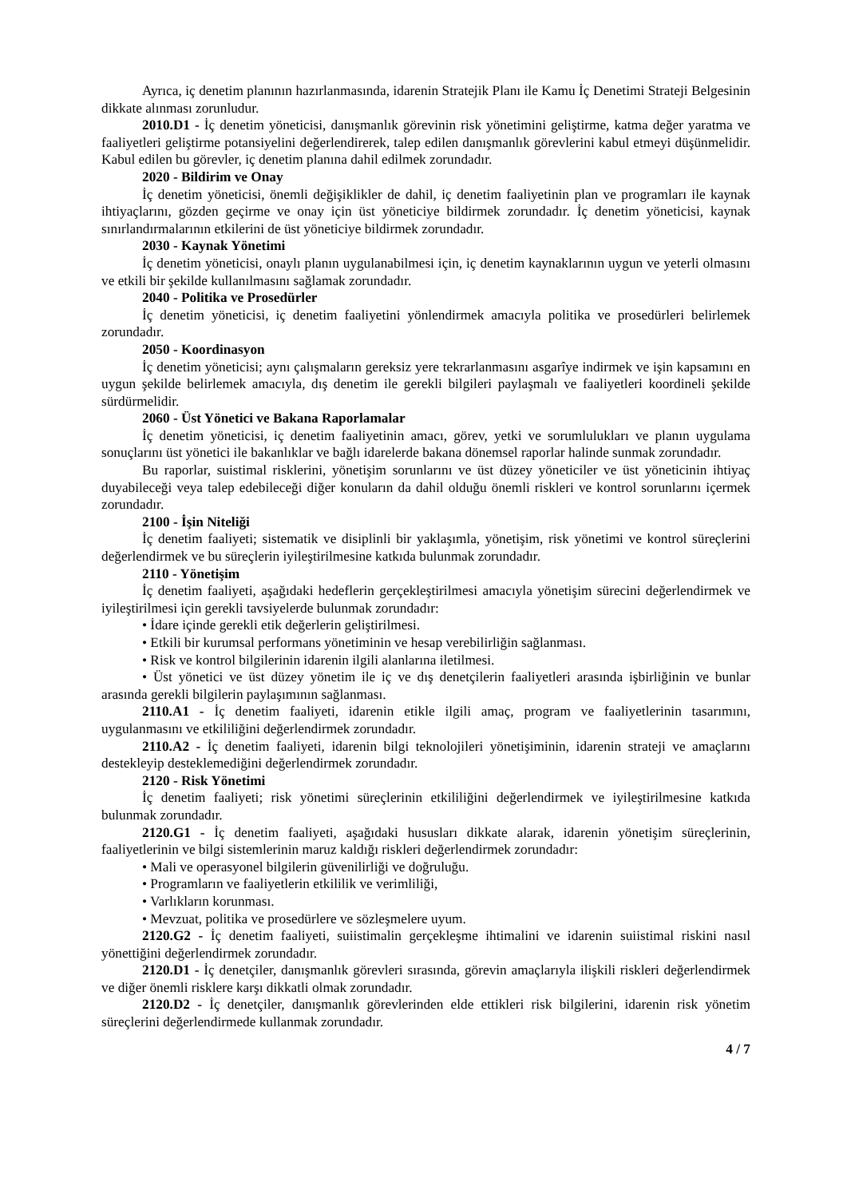Ayrıca, iç denetim planının hazırlanmasında, idarenin Stratejik Planı ile Kamu İç Denetimi Strateji Belgesinin dikkate alınması zorunludur.
2010.D1 - İç denetim yöneticisi, danışmanlık görevinin risk yönetimini geliştirme, katma değer yaratma ve faaliyetleri geliştirme potansiyelini değerlendirerek, talep edilen danışmanlık görevlerini kabul etmeyi düşünmelidir. Kabul edilen bu görevler, iç denetim planına dahil edilmek zorundadır.
2020 - Bildirim ve Onay
İç denetim yöneticisi, önemli değişiklikler de dahil, iç denetim faaliyetinin plan ve programları ile kaynak ihtiyaçlarını, gözden geçirme ve onay için üst yöneticiye bildirmek zorundadır. İç denetim yöneticisi, kaynak sınırlandırmalarının etkilerini de üst yöneticiye bildirmek zorundadır.
2030 - Kaynak Yönetimi
İç denetim yöneticisi, onaylı planın uygulanabilmesi için, iç denetim kaynaklarının uygun ve yeterli olmasını ve etkili bir şekilde kullanılmasını sağlamak zorundadır.
2040 - Politika ve Prosedürler
İç denetim yöneticisi, iç denetim faaliyetini yönlendirmek amacıyla politika ve prosedürleri belirlemek zorundadır.
2050 - Koordinasyon
İç denetim yöneticisi; aynı çalışmaların gereksiz yere tekrarlanmasını asgarîye indirmek ve işin kapsamını en uygun şekilde belirlemek amacıyla, dış denetim ile gerekli bilgileri paylaşmalı ve faaliyetleri koordineli şekilde sürdürmelidir.
2060 - Üst Yönetici ve Bakana Raporlamalar
İç denetim yöneticisi, iç denetim faaliyetinin amacı, görev, yetki ve sorumlulukları ve planın uygulama sonuçlarını üst yönetici ile bakanlıklar ve bağlı idarelerde bakana dönemsel raporlar halinde sunmak zorundadır.
Bu raporlar, suistimal risklerini, yönetişim sorunlarını ve üst düzey yöneticiler ve üst yöneticinin ihtiyaç duyabileceği veya talep edebileceği diğer konuların da dahil olduğu önemli riskleri ve kontrol sorunlarını içermek zorundadır.
2100 - İşin Niteliği
İç denetim faaliyeti; sistematik ve disiplinli bir yaklaşımla, yönetişim, risk yönetimi ve kontrol süreçlerini değerlendirmek ve bu süreçlerin iyileştirilmesine katkıda bulunmak zorundadır.
2110 - Yönetişim
İç denetim faaliyeti, aşağıdaki hedeflerin gerçekleştirilmesi amacıyla yönetişim sürecini değerlendirmek ve iyileştirilmesi için gerekli tavsiyelerde bulunmak zorundadır:
• İdare içinde gerekli etik değerlerin geliştirilmesi.
• Etkili bir kurumsal performans yönetiminin ve hesap verebilirliğin sağlanması.
• Risk ve kontrol bilgilerinin idarenin ilgili alanlarına iletilmesi.
• Üst yönetici ve üst düzey yönetim ile iç ve dış denetçilerin faaliyetleri arasında işbirliğinin ve bunlar arasında gerekli bilgilerin paylaşımının sağlanması.
2110.A1 - İç denetim faaliyeti, idarenin etikle ilgili amaç, program ve faaliyetlerinin tasarımını, uygulanmasını ve etkililiğini değerlendirmek zorundadır.
2110.A2 - İç denetim faaliyeti, idarenin bilgi teknolojileri yönetişiminin, idarenin strateji ve amaçlarını destekleyip desteklemediğini değerlendirmek zorundadır.
2120 - Risk Yönetimi
İç denetim faaliyeti; risk yönetimi süreçlerinin etkililiğini değerlendirmek ve iyileştirilmesine katkıda bulunmak zorundadır.
2120.G1 - İç denetim faaliyeti, aşağıdaki hususları dikkate alarak, idarenin yönetişim süreçlerinin, faaliyetlerinin ve bilgi sistemlerinin maruz kaldığı riskleri değerlendirmek zorundadır:
• Mali ve operasyonel bilgilerin güvenilirliği ve doğruluğu.
• Programların ve faaliyetlerin etkililik ve verimliliği,
• Varlıkların korunması.
• Mevzuat, politika ve prosedürlere ve sözleşmelere uyum.
2120.G2 - İç denetim faaliyeti, suiistimalin gerçekleşme ihtimalini ve idarenin suiistimal riskini nasıl yönettiğini değerlendirmek zorundadır.
2120.D1 - İç denetçiler, danışmanlık görevleri sırasında, görevin amaçlarıyla ilişkili riskleri değerlendirmek ve diğer önemli risklere karşı dikkatli olmak zorundadır.
2120.D2 - İç denetçiler, danışmanlık görevlerinden elde ettikleri risk bilgilerini, idarenin risk yönetim süreçlerini değerlendirmede kullanmak zorundadır.
4 / 7